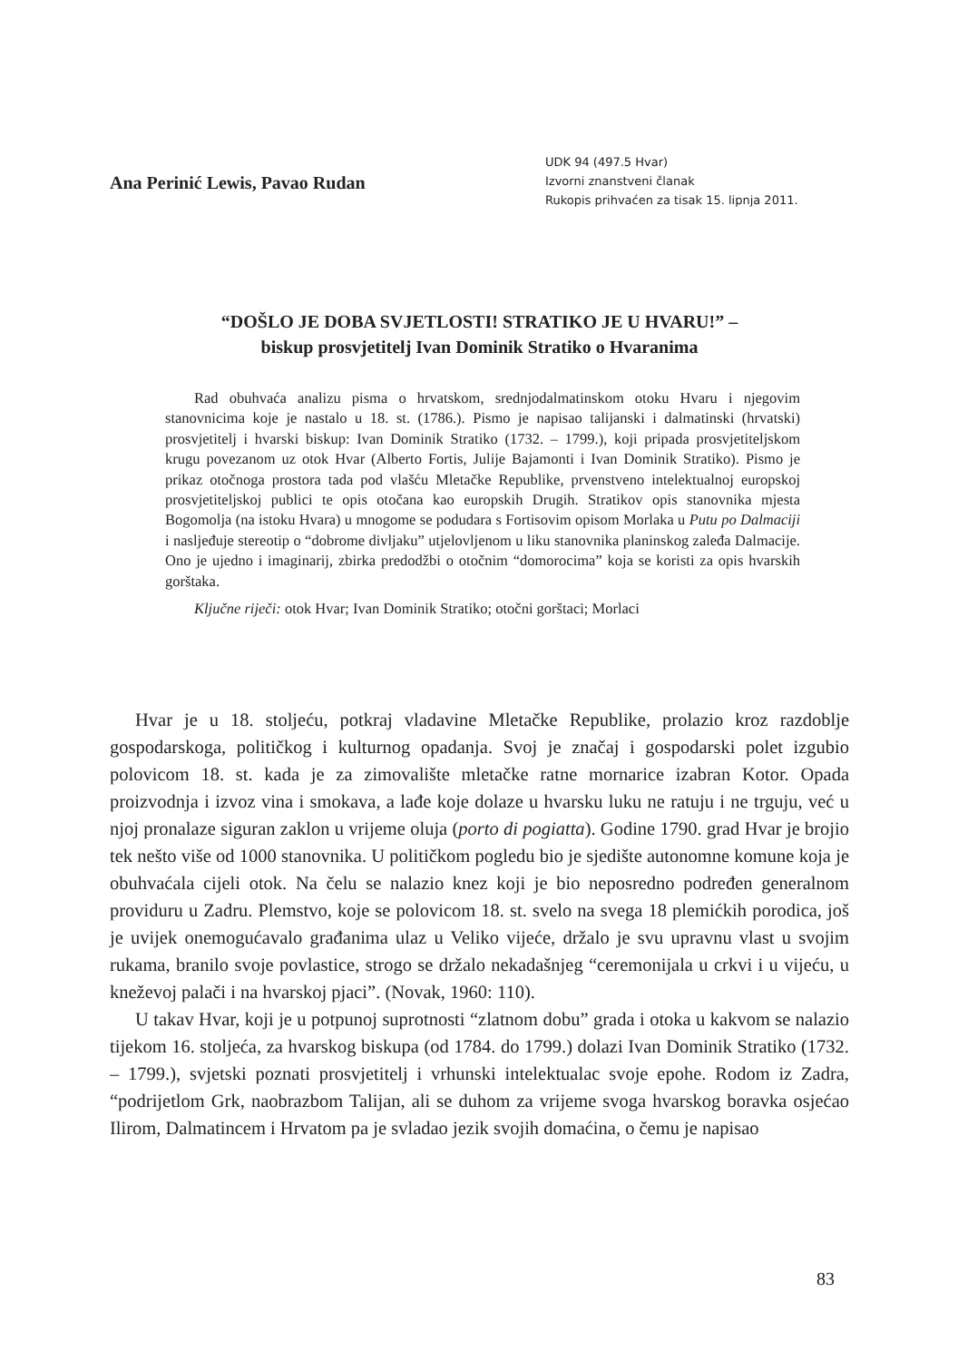Ana Perinić Lewis, Pavao Rudan
UDK 94 (497.5 Hvar)
Izvorni znanstveni članak
Rukopis prihvaćen za tisak 15. lipnja 2011.
“DOŠLO JE DOBA SVJETLOSTI! STRATIKO JE U HVARU!” –
biskup prosvjetitelj Ivan Dominik Stratiko o Hvaranima
Rad obuhvaća analizu pisma o hrvatskom, srednjodalmatinskom otoku Hvaru i njegovim stanovnicima koje je nastalo u 18. st. (1786.). Pismo je napisao talijanski i dalmatinski (hrvatski) prosvjetitelj i hvarski biskup: Ivan Dominik Stratiko (1732. – 1799.), koji pripada prosvjetiteljskom krugu povezanom uz otok Hvar (Alberto Fortis, Julije Bajamonti i Ivan Dominik Stratiko). Pismo je prikaz otočnoga prostora tada pod vlašću Mletačke Republike, prvenstveno intelektualnoj europskoj prosvjetiteljskoj publici te opis otočana kao europskih Drugih. Stratikov opis stanovnika mjesta Bogomolja (na istoku Hvara) u mnogome se podudara s Fortisovim opisom Morlaka u Putu po Dalmaciji i nasljeđuje stereotip o “dobrome divljaku” utjelovljenom u liku stanovnika planinskog zaleđa Dalmacije. Ono je ujedno i imaginarij, zbirka predodžbi o otočnim “domorocima” koja se koristi za opis hvarskih gorštaka.
Ključne riječi: otok Hvar; Ivan Dominik Stratiko; otočni gorštaci; Morlaci
Hvar je u 18. stoljeću, potkraj vladavine Mletačke Republike, prolazio kroz razdoblje gospodarskoga, političkog i kulturnog opadanja. Svoj je značaj i gospodarski polet izgubio polovicom 18. st. kada je za zimovalište mletačke ratne mornarice izabran Kotor. Opada proizvodnja i izvoz vina i smokava, a lađe koje dolaze u hvarsku luku ne ratuju i ne trguju, već u njoj pronalaze siguran zaklon u vrijeme oluja (porto di pogiatta). Godine 1790. grad Hvar je brojio tek nešto više od 1000 stanovnika. U političkom pogledu bio je sjedište autonomne komune koja je obuhvaćala cijeli otok. Na čelu se nalazio knez koji je bio neposredno podređen generalnom providuru u Zadru. Plemstvo, koje se polovicom 18. st. svelo na svega 18 plemićkih porodica, još je uvijek onemogućavalo građanima ulaz u Veliko vijeće, držalo je svu upravnu vlast u svojim rukama, branilo svoje povlastice, strogo se držalo nekadašnjeg “ceremonijala u crkvi i u vijeću, u kneževoj palači i na hvarskoj pjaci”. (Novak, 1960: 110).
U takav Hvar, koji je u potpunoj suprotnosti “zlatnom dobu” grada i otoka u kakvom se nalazio tijekom 16. stoljeća, za hvarskog biskupa (od 1784. do 1799.) dolazi Ivan Dominik Stratiko (1732. – 1799.), svjetski poznati prosvjetitelj i vrhunski intelektualac svoje epohe. Rodom iz Zadra, “podrijetlom Grk, naobrazbom Talijan, ali se duhom za vrijeme svoga hvarskog boravka osjećao Ilirom, Dalmatincem i Hrvatom pa je svladao jezik svojih domaćina, o čemu je napisao
83